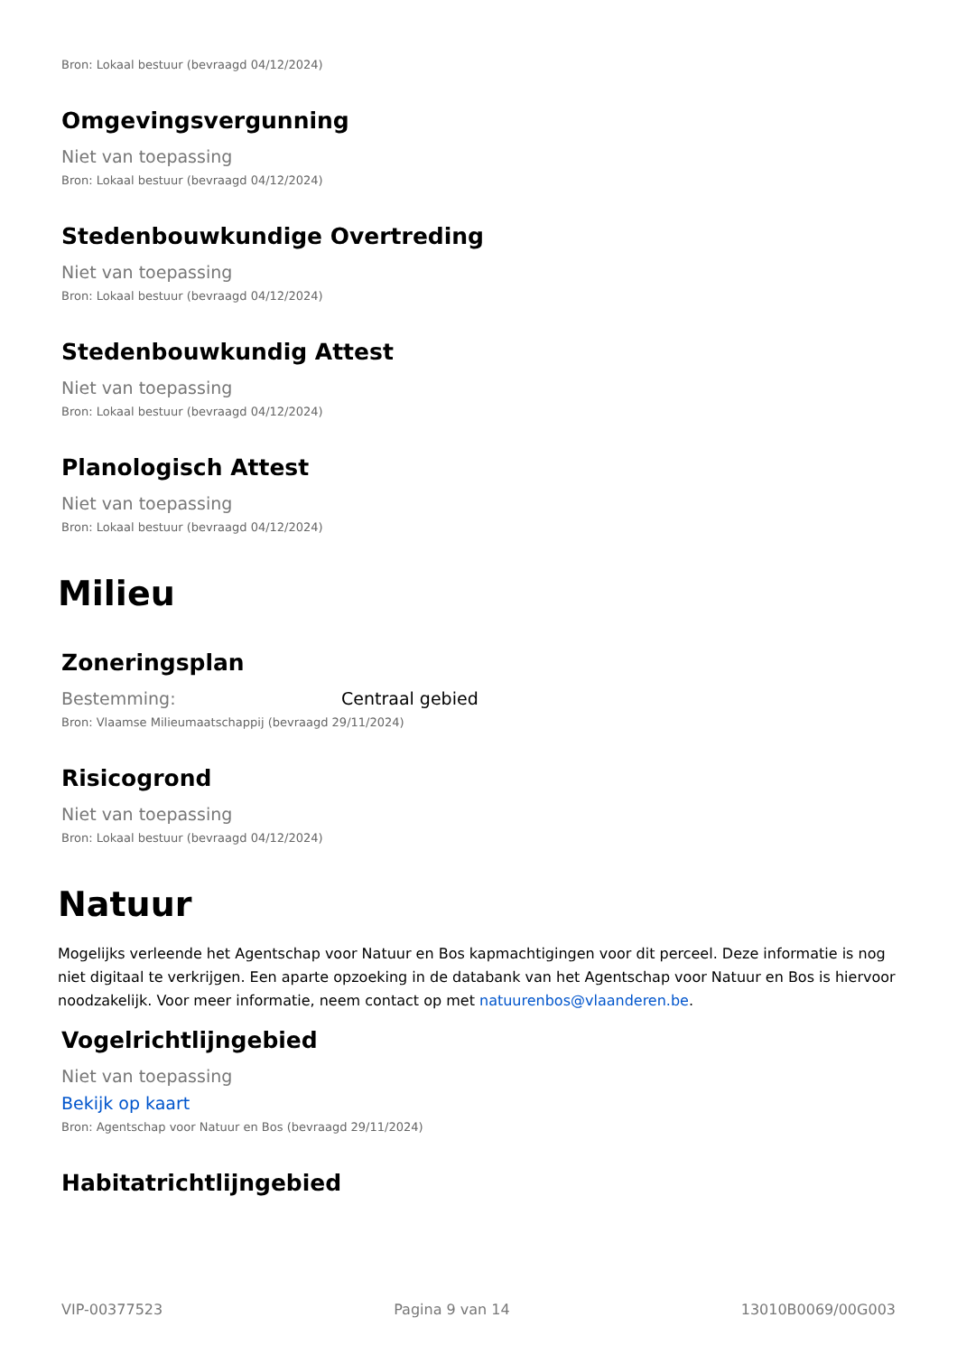Bron: Lokaal bestuur (bevraagd 04/12/2024)
Omgevingsvergunning
Niet van toepassing
Bron: Lokaal bestuur (bevraagd 04/12/2024)
Stedenbouwkundige Overtreding
Niet van toepassing
Bron: Lokaal bestuur (bevraagd 04/12/2024)
Stedenbouwkundig Attest
Niet van toepassing
Bron: Lokaal bestuur (bevraagd 04/12/2024)
Planologisch Attest
Niet van toepassing
Bron: Lokaal bestuur (bevraagd 04/12/2024)
Milieu
Zoneringsplan
Bestemming: Centraal gebied
Bron: Vlaamse Milieumaatschappij (bevraagd 29/11/2024)
Risicogrond
Niet van toepassing
Bron: Lokaal bestuur (bevraagd 04/12/2024)
Natuur
Mogelijks verleende het Agentschap voor Natuur en Bos kapmachtigingen voor dit perceel. Deze informatie is nog niet digitaal te verkrijgen. Een aparte opzoeking in de databank van het Agentschap voor Natuur en Bos is hiervoor noodzakelijk. Voor meer informatie, neem contact op met natuurenbos@vlaanderen.be.
Vogelrichtlijngebied
Niet van toepassing
Bekijk op kaart
Bron: Agentschap voor Natuur en Bos (bevraagd 29/11/2024)
Habitatrichtlijngebied
VIP-00377523 Pagina 9 van 14 13010B0069/00G003